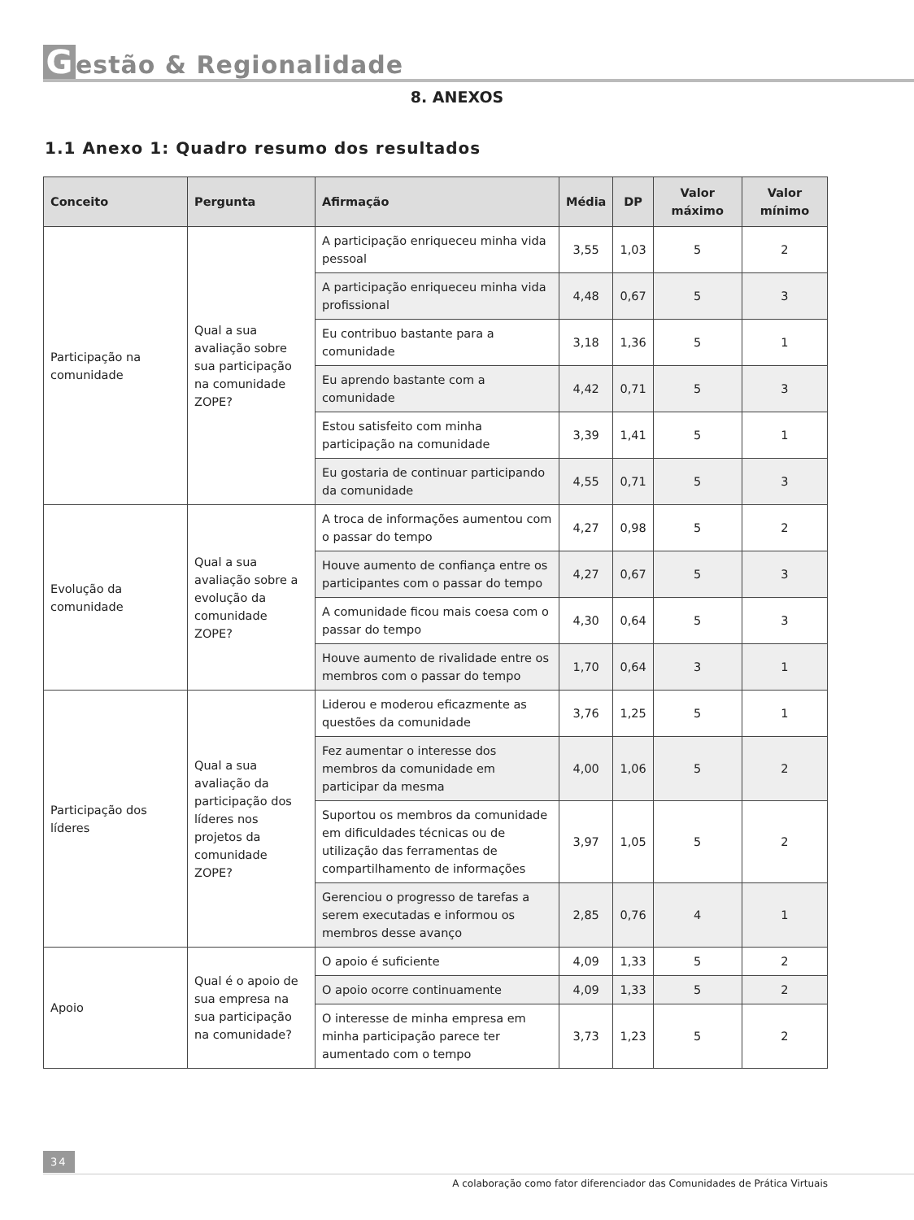Gestão & Regionalidade
8. ANEXOS
1.1 Anexo 1: Quadro resumo dos resultados
| Conceito | Pergunta | Afirmação | Média | DP | Valor máximo | Valor mínimo |
| --- | --- | --- | --- | --- | --- | --- |
| Participação na comunidade | Qual a sua avaliação sobre sua participação na comunidade ZOPE? | A participação enriqueceu minha vida pessoal | 3,55 | 1,03 | 5 | 2 |
| | | A participação enriqueceu minha vida profissional | 4,48 | 0,67 | 5 | 3 |
| | | Eu contribuo bastante para a comunidade | 3,18 | 1,36 | 5 | 1 |
| | | Eu aprendo bastante com a comunidade | 4,42 | 0,71 | 5 | 3 |
| | | Estou satisfeito com minha participação na comunidade | 3,39 | 1,41 | 5 | 1 |
| | | Eu gostaria de continuar participando da comunidade | 4,55 | 0,71 | 5 | 3 |
| Evolução da comunidade | Qual a sua avaliação sobre a evolução da comunidade ZOPE? | A troca de informações aumentou com o passar do tempo | 4,27 | 0,98 | 5 | 2 |
| | | Houve aumento de confiança entre os participantes com o passar do tempo | 4,27 | 0,67 | 5 | 3 |
| | | A comunidade ficou mais coesa com o passar do tempo | 4,30 | 0,64 | 5 | 3 |
| | | Houve aumento de rivalidade entre os membros com o passar do tempo | 1,70 | 0,64 | 3 | 1 |
| Participação dos líderes | Qual a sua avaliação da participação dos líderes nos projetos da comunidade ZOPE? | Liderou e moderou eficazmente as questões da comunidade | 3,76 | 1,25 | 5 | 1 |
| | | Fez aumentar o interesse dos membros da comunidade em participar da mesma | 4,00 | 1,06 | 5 | 2 |
| | | Suportou os membros da comunidade em dificuldades técnicas ou de utilização das ferramentas de compartilhamento de informações | 3,97 | 1,05 | 5 | 2 |
| | | Gerenciou o progresso de tarefas a serem executadas e informou os membros desse avanço | 2,85 | 0,76 | 4 | 1 |
| Apoio | Qual é o apoio de sua empresa na sua participação na comunidade? | O apoio é suficiente | 4,09 | 1,33 | 5 | 2 |
| | | O apoio ocorre continuamente | 4,09 | 1,33 | 5 | 2 |
| | | O interesse de minha empresa em minha participação parece ter aumentado com o tempo | 3,73 | 1,23 | 5 | 2 |
34
A colaboração como fator diferenciador das Comunidades de Prática Virtuais